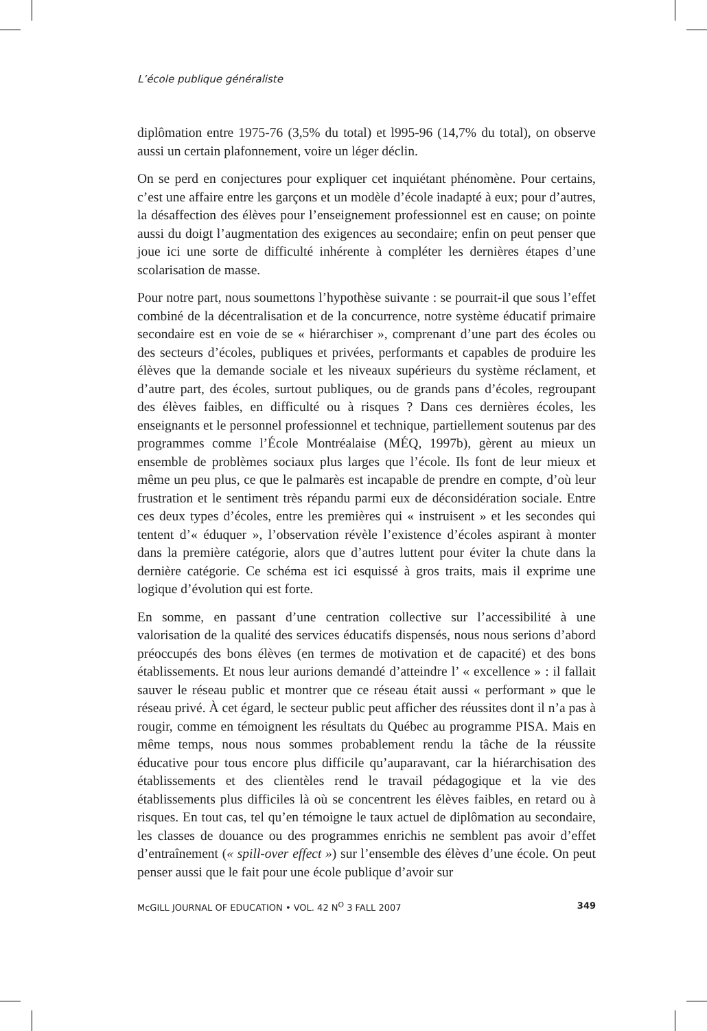L’école publique généraliste
diplômation entre 1975-76 (3,5% du total) et l995-96 (14,7% du total), on observe aussi un certain plafonnement, voire un léger déclin.
On se perd en conjectures pour expliquer cet inquiétant phénomène. Pour certains, c’est une affaire entre les garçons et un modèle d’école inadapté à eux; pour d’autres, la désaffection des élèves pour l’enseignement professionnel est en cause; on pointe aussi du doigt l’augmentation des exigences au secondaire; enfin on peut penser que joue ici une sorte de difficulté inhérente à compléter les dernières étapes d’une scolarisation de masse.
Pour notre part, nous soumettons l’hypothèse suivante : se pourrait-il que sous l’effet combiné de la décentralisation et de la concurrence, notre système éducatif primaire secondaire est en voie de se « hiérarchiser », comprenant d’une part des écoles ou des secteurs d’écoles, publiques et privées, performants et capables de produire les élèves que la demande sociale et les niveaux supérieurs du système réclament, et d’autre part, des écoles, surtout publiques, ou de grands pans d’écoles, regroupant des élèves faibles, en difficulté ou à risques ? Dans ces dernières écoles, les enseignants et le personnel professionnel et technique, partiellement soutenus par des programmes comme l’École Montréalaise (MÉQ, 1997b), gèrent au mieux un ensemble de problèmes sociaux plus larges que l’école. Ils font de leur mieux et même un peu plus, ce que le palmarès est incapable de prendre en compte, d’où leur frustration et le sentiment très répandu parmi eux de déconsidération sociale. Entre ces deux types d’écoles, entre les premières qui « instruisent » et les secondes qui tentent d’« éduquer », l’observation révèle l’existence d’écoles aspirant à monter dans la première catégorie, alors que d’autres luttent pour éviter la chute dans la dernière catégorie. Ce schéma est ici esquissé à gros traits, mais il exprime une logique d’évolution qui est forte.
En somme, en passant d’une centration collective sur l’accessibilité à une valorisation de la qualité des services éducatifs dispensés, nous nous serions d’abord préoccupés des bons élèves (en termes de motivation et de capacité) et des bons établissements. Et nous leur aurions demandé d’atteindre l’ « excellence » : il fallait sauver le réseau public et montrer que ce réseau était aussi « performant » que le réseau privé. À cet égard, le secteur public peut afficher des réussites dont il n’a pas à rougir, comme en témoignent les résultats du Québec au programme PISA. Mais en même temps, nous nous sommes probablement rendu la tâche de la réussite éducative pour tous encore plus difficile qu’auparavant, car la hiérarchisation des établissements et des clientèles rend le travail pédagogique et la vie des établissements plus difficiles là où se concentrent les élèves faibles, en retard ou à risques. En tout cas, tel qu’en témoigne le taux actuel de diplômation au secondaire, les classes de douance ou des programmes enrichis ne semblent pas avoir d’effet d’entraînement (« spill-over effect ») sur l’ensemble des élèves d’une école. On peut penser aussi que le fait pour une école publique d’avoir sur
McGILL JOURNAL OF EDUCATION • VOL. 42 N<sup>O</sup> 3 FALL 2007 349